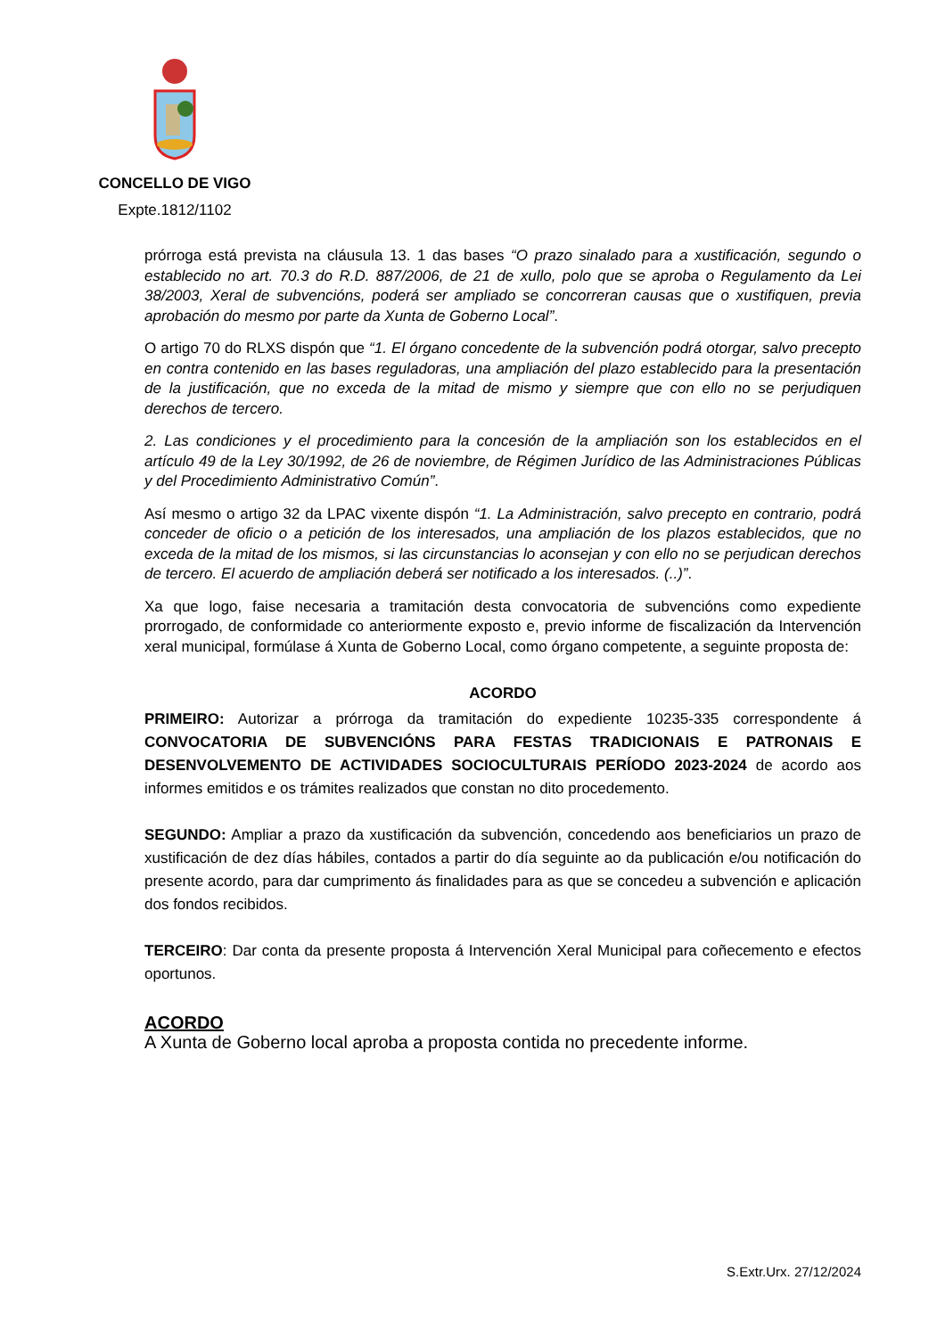CONCELLO DE VIGO
Expte.1812/1102
prórroga está prevista na cláusula 13. 1 das bases “O prazo sinalado para a xustificación, segundo o establecido no art. 70.3 do R.D. 887/2006, de 21 de xullo, polo que se aproba o Regulamento da Lei 38/2003, Xeral de subvencións, poderá ser ampliado se concorreran causas que o xustifiquen, previa aprobación do mesmo por parte da Xunta de Goberno Local”.
O artigo 70 do RLXS dispón que “1. El órgano concedente de la subvención podrá otorgar, salvo precepto en contra contenido en las bases reguladoras, una ampliación del plazo establecido para la presentación de la justificación, que no exceda de la mitad de mismo y siempre que con ello no se perjudiquen derechos de tercero.
2. Las condiciones y el procedimiento para la concesión de la ampliación son los establecidos en el artículo 49 de la Ley 30/1992, de 26 de noviembre, de Régimen Jurídico de las Administraciones Públicas y del Procedimiento Administrativo Común”.
Así mesmo o artigo 32 da LPAC vixente dispón “1. La Administración, salvo precepto en contrario, podrá conceder de oficio o a petición de los interesados, una ampliación de los plazos establecidos, que no exceda de la mitad de los mismos, si las circunstancias lo aconsejan y con ello no se perjudican derechos de tercero. El acuerdo de ampliación deberá ser notificado a los interesados. (..)”.
Xa que logo, faise necesaria a tramitación desta convocatoria de subvencións como expediente prorrogado, de conformidade co anteriormente exposto e, previo informe de fiscalización da Intervención xeral municipal, formúlase á Xunta de Goberno Local, como órgano competente, a seguinte proposta de:
ACORDO
PRIMEIRO: Autorizar a prórroga da tramitación do expediente 10235-335 correspondente á CONVOCATORIA DE SUBVENCIÓNS PARA FESTAS TRADICIONAIS E PATRONAIS E DESENVOLVEMENTO DE ACTIVIDADES SOCIOCULTURAIS PERÍODO 2023-2024 de acordo aos informes emitidos e os trámites realizados que constan no dito procedemento.
SEGUNDO: Ampliar a prazo da xustificación da subvención, concedendo aos beneficiarios un prazo de xustificación de dez días hábiles, contados a partir do día seguinte ao da publicación e/ou notificación do presente acordo, para dar cumprimento ás finalidades para as que se concedeu a subvención e aplicación dos fondos recibidos.
TERCEIRO: Dar conta da presente proposta á Intervención Xeral Municipal para coñecemento e efectos oportunos.
ACORDO
A Xunta de Goberno local aproba a proposta contida no precedente informe.
S.Extr.Urx. 27/12/2024